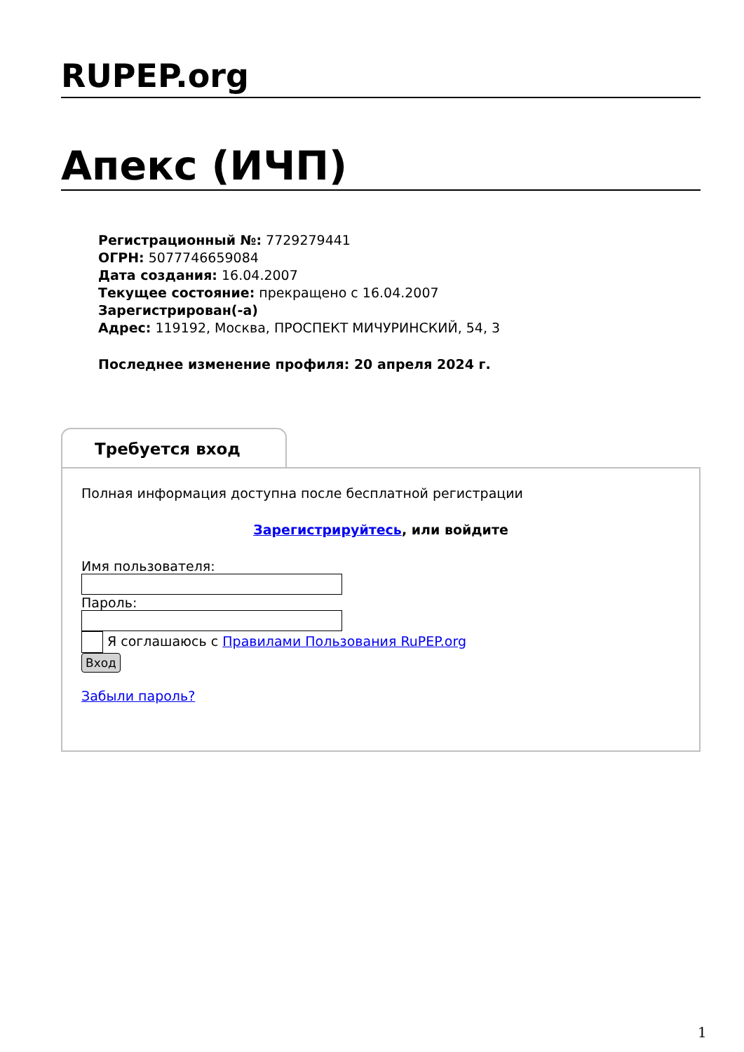RUPEP.org
Апекс (ИЧП)
Регистрационный №: 7729279441
ОГРН: 5077746659084
Дата создания: 16.04.2007
Текущее состояние: прекращено с 16.04.2007
Зарегистрирован(-а)
Адрес: 119192, Москва, ПРОСПЕКТ МИЧУРИНСКИЙ, 54, 3
Последнее изменение профиля: 20 апреля 2024 г.
Требуется вход
Полная информация доступна после бесплатной регистрации
Зарегистрируйтесь, или войдите
Имя пользователя:
Пароль:
Я соглашаюсь с Правилами Пользования RuPEP.org
Вход
Забыли пароль?
1